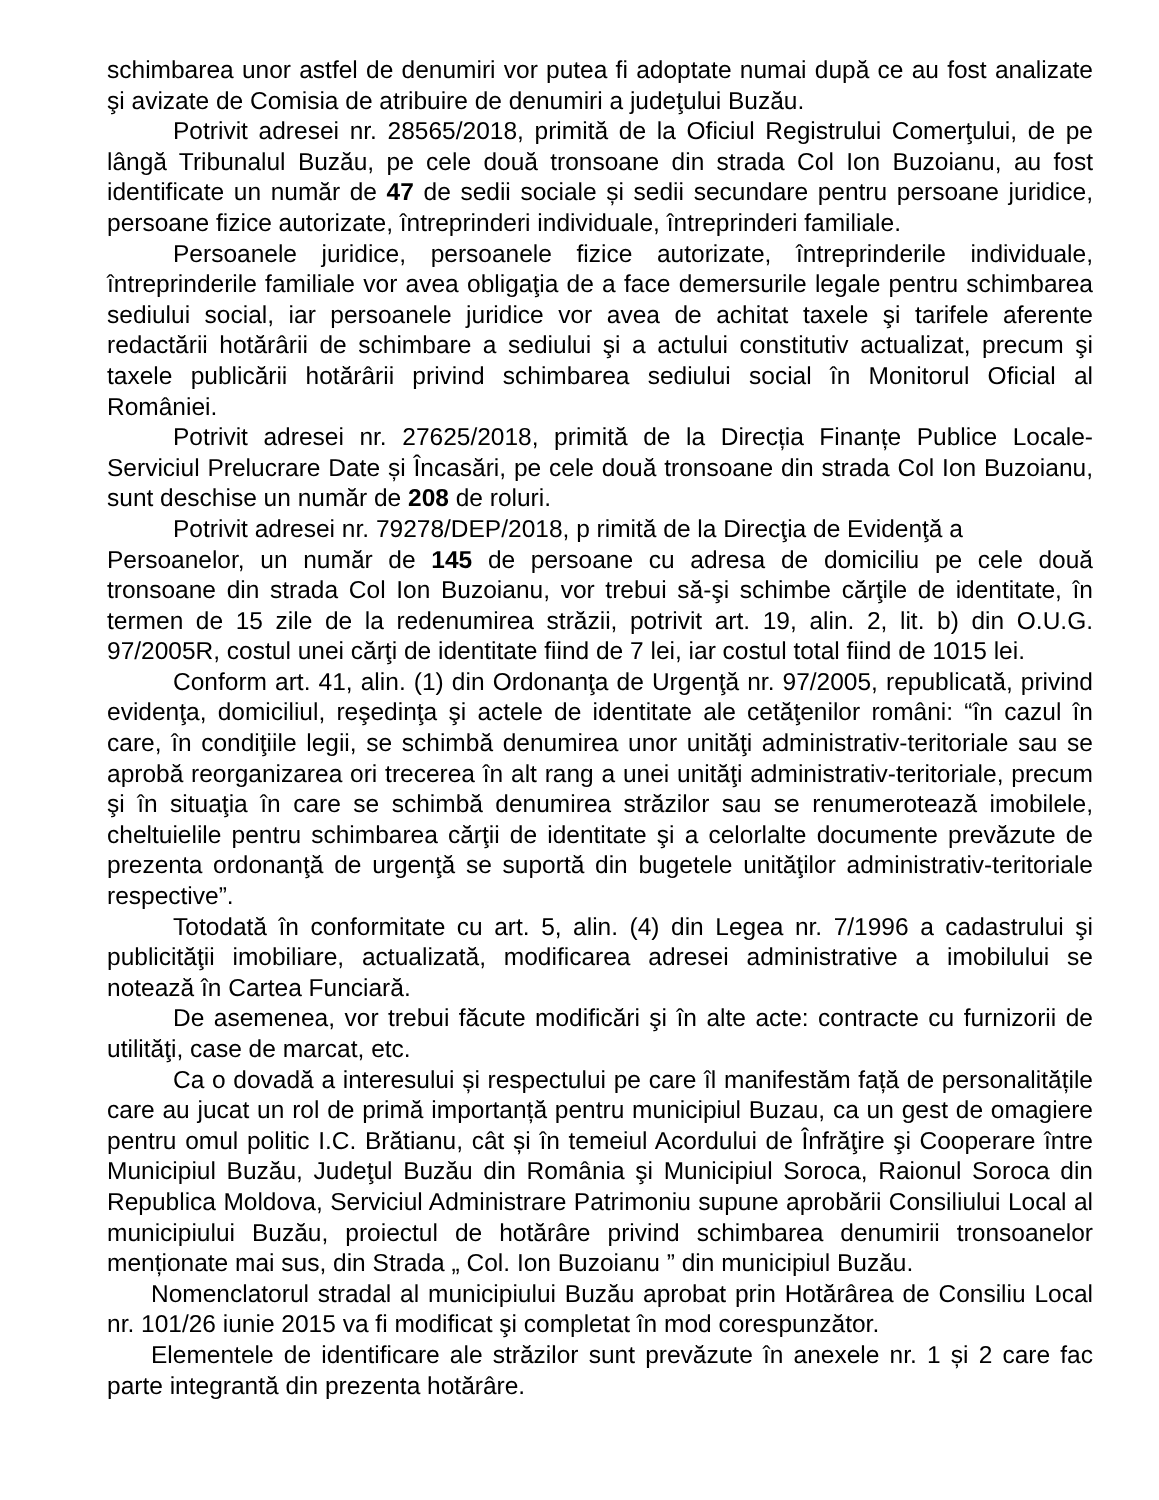schimbarea unor astfel de denumiri vor putea fi adoptate numai după ce au fost analizate şi avizate de Comisia de atribuire de denumiri a judeţului Buzău.
Potrivit adresei nr. 28565/2018, primită de la Oficiul Registrului Comerţului, de pe lângă Tribunalul Buzău, pe cele două tronsoane din strada Col Ion Buzoianu, au fost identificate un număr de 47 de sedii sociale și sedii secundare pentru persoane juridice, persoane fizice autorizate, întreprinderi individuale, întreprinderi familiale.
Persoanele juridice, persoanele fizice autorizate, întreprinderile individuale, întreprinderile familiale vor avea obligaţia de a face demersurile legale pentru schimbarea sediului social, iar persoanele juridice vor avea de achitat taxele şi tarifele aferente redactării hotărârii de schimbare a sediului şi a actului constitutiv actualizat, precum şi taxele publicării hotărârii privind schimbarea sediului social în Monitorul Oficial al României.
Potrivit adresei nr. 27625/2018, primită de la Direcția Finanțe Publice Locale-Serviciul Prelucrare Date și Încasări, pe cele două tronsoane din strada Col Ion Buzoianu, sunt deschise un număr de 208 de roluri.
Potrivit adresei nr. 79278/DEP/2018, p rimită de la Direcţia de Evidenţă a
Persoanelor, un număr de 145 de persoane cu adresa de domiciliu pe cele două tronsoane din strada Col Ion Buzoianu, vor trebui să-şi schimbe cărţile de identitate, în termen de 15 zile de la redenumirea străzii, potrivit art. 19, alin. 2, lit. b) din O.U.G. 97/2005R, costul unei cărţi de identitate fiind de 7 lei, iar costul total fiind de 1015 lei.
Conform art. 41, alin. (1) din Ordonanţa de Urgenţă nr. 97/2005, republicată, privind evidenţa, domiciliul, reşedinţa şi actele de identitate ale cetăţenilor români: “în cazul în care, în condiţiile legii, se schimbă denumirea unor unităţi administrativ-teritoriale sau se aprobă reorganizarea ori trecerea în alt rang a unei unităţi administrativ-teritoriale, precum şi în situaţia în care se schimbă denumirea străzilor sau se renumerotează imobilele, cheltuielile pentru schimbarea cărţii de identitate şi a celorlalte documente prevăzute de prezenta ordonanţă de urgenţă se suportă din bugetele unităţilor administrativ-teritoriale respective”.
Totodată în conformitate cu art. 5, alin. (4) din Legea nr. 7/1996 a cadastrului şi publicităţii imobiliare, actualizată, modificarea adresei administrative a imobilului se notează în Cartea Funciară.
De asemenea, vor trebui făcute modificări şi în alte acte: contracte cu furnizorii de utilităţi, case de marcat, etc.
Ca o dovadă a interesului și respectului pe care îl manifestăm față de personalitățile care au jucat un rol de primă importanță pentru municipiul Buzau, ca un gest de omagiere pentru omul politic I.C. Brătianu, cât și în temeiul Acordului de Înfrăţire şi Cooperare între Municipiul Buzău, Judeţul Buzău din România şi Municipiul Soroca, Raionul Soroca din Republica Moldova, Serviciul Administrare Patrimoniu supune aprobării Consiliului Local al municipiului Buzău, proiectul de hotărâre privind schimbarea denumirii tronsoanelor menționate mai sus, din Strada „ Col. Ion Buzoianu ” din municipiul Buzău.
Nomenclatorul stradal al municipiului Buzău aprobat prin Hotărârea de Consiliu Local nr. 101/26 iunie 2015 va fi modificat şi completat în mod corespunzător.
Elementele de identificare ale străzilor sunt prevăzute în anexele nr. 1 și 2 care fac parte integrantă din prezenta hotărâre.